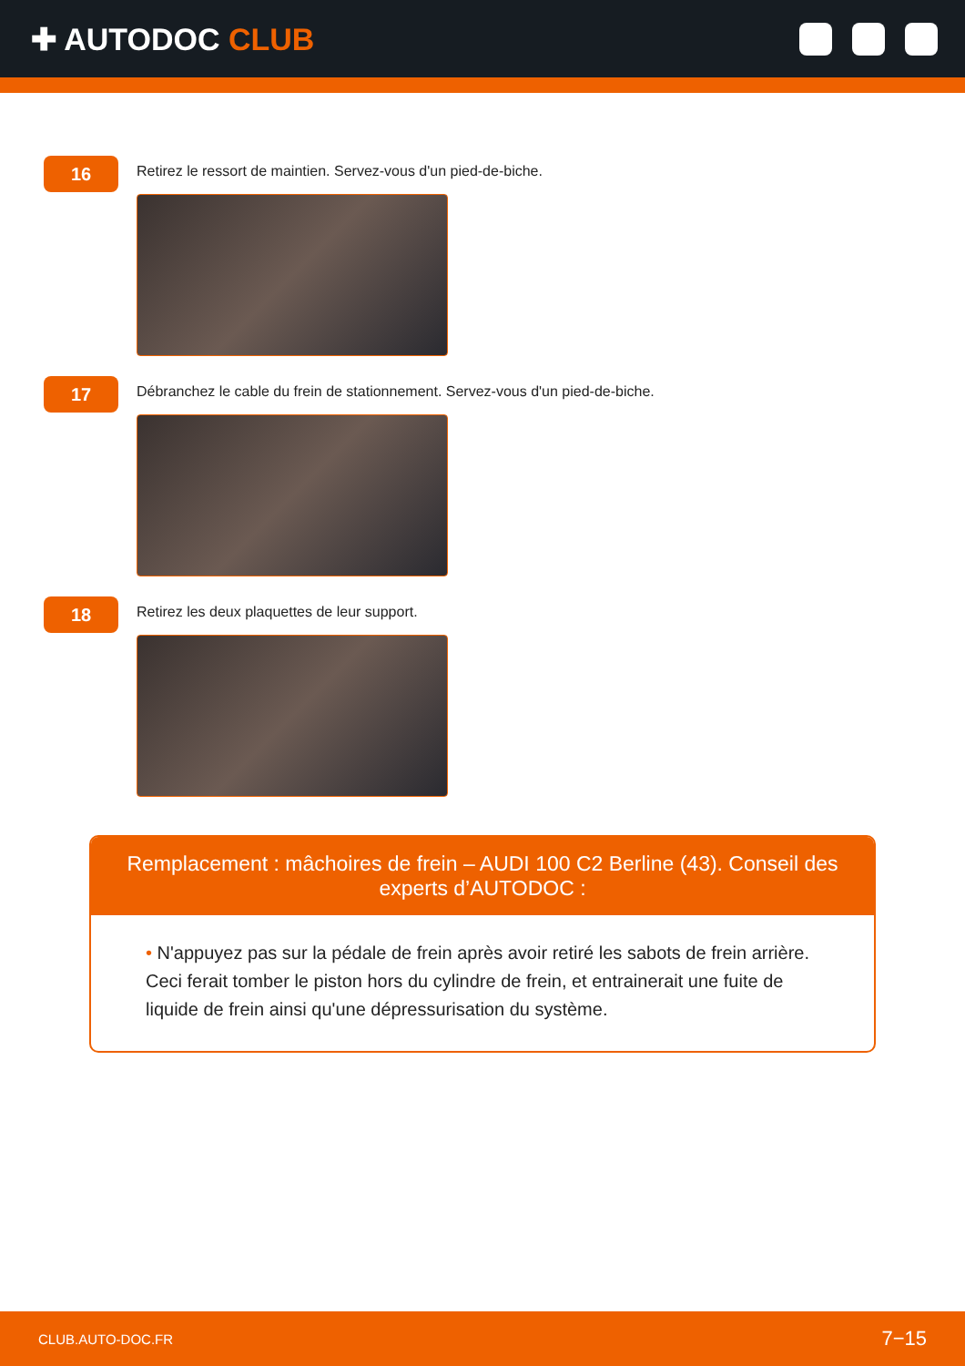✚ AUTODOC CLUB
16
Retirez le ressort de maintien. Servez-vous d'un pied-de-biche.
17
Débranchez le cable du frein de stationnement. Servez-vous d'un pied-de-biche.
18
Retirez les deux plaquettes de leur support.
Remplacement : mâchoires de frein – AUDI 100 C2 Berline (43). Conseil des experts d’AUTODOC :
• N'appuyez pas sur la pédale de frein après avoir retiré les sabots de frein arrière. Ceci ferait tomber le piston hors du cylindre de frein, et entrainerait une fuite de liquide de frein ainsi qu'une dépressurisation du système.
CLUB.AUTO-DOC.FR 7−15